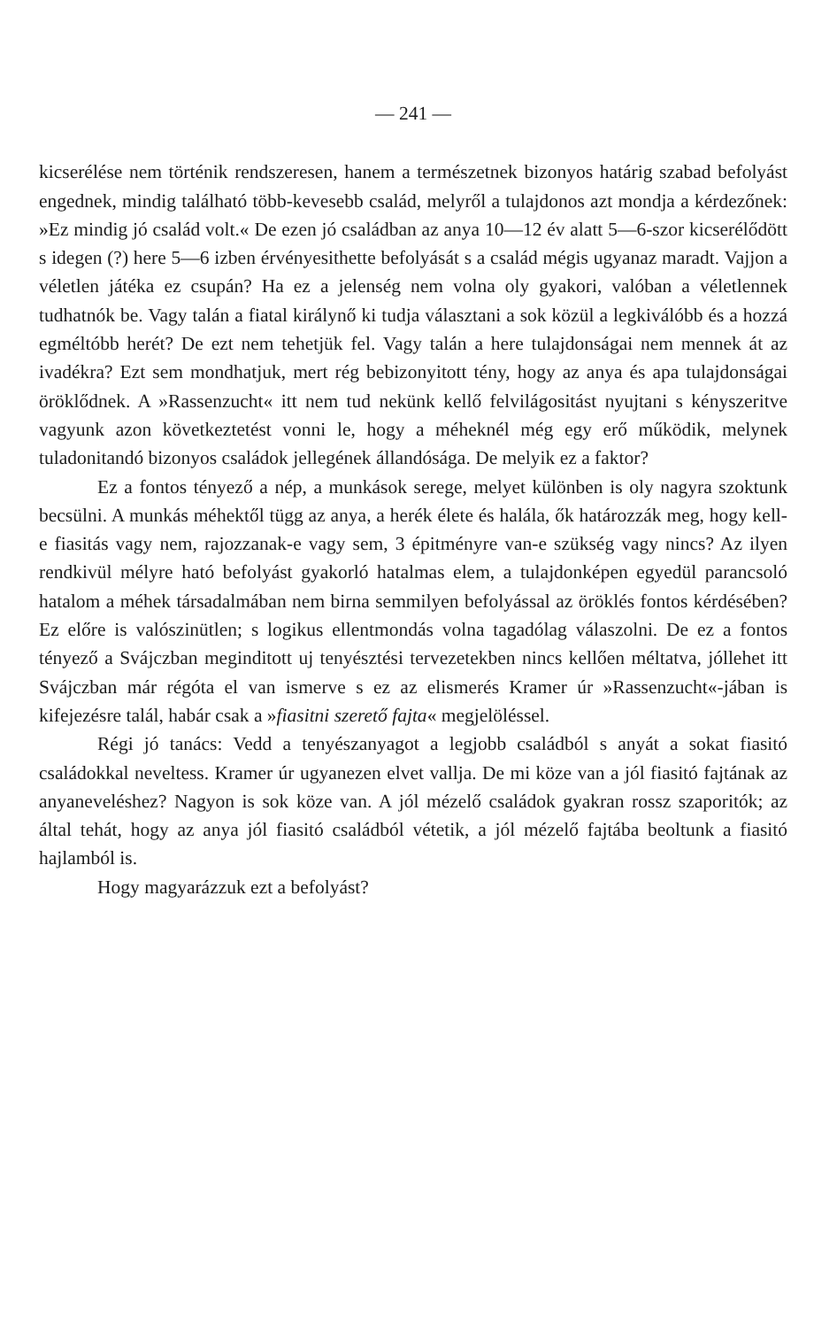— 241 —
kicserélése nem történik rendszeresen, hanem a természetnek bizonyos határig szabad befolyást engednek, mindig található több-kevesebb család, melyről a tulajdonos azt mondja a kérdezőnek: »Ez mindig jó család volt.« De ezen jó családban az anya 10—12 év alatt 5—6-szor kicserélődött s idegen (?) here 5—6 izben érvényesithette befolyását s a család mégis ugyanaz maradt. Vajjon a véletlen játéka ez csupán? Ha ez a jelenség nem volna oly gyakori, valóban a véletlennek tudhatnók be. Vagy talán a fiatal királynő ki tudja választani a sok közül a legkiválóbb és a hozzá egméltóbb herét? De ezt nem tehetjük fel. Vagy talán a here tulajdonságai nem mennek át az ivadékra? Ezt sem mondhatjuk, mert rég bebizonyitott tény, hogy az anya és apa tulajdonságai öröklődnek. A »Rassenzucht« itt nem tud nekünk kellő felvilágositást nyujtani s kényszeritve vagyunk azon következtetést vonni le, hogy a méheknél még egy erő működik, melynek tuladonitandó bizonyos családok jellegének állandósága. De melyik ez a faktor?
Ez a fontos tényező a nép, a munkások serege, melyet különben is oly nagyra szoktunk becsülni. A munkás méhektől tügg az anya, a herék élete és halála, ők határozzák meg, hogy kell-e fiasitás vagy nem, rajozzanak-e vagy sem, 3 épitményre van-e szükség vagy nincs? Az ilyen rendkivül mélyre ható befolyást gyakorló hatalmas elem, a tulajdonképen egyedül parancsoló hatalom a méhek társadalmában nem birna semmilyen befolyással az öröklés fontos kérdésében? Ez előre is valószinütlen; s logikus ellentmondás volna tagadólag válaszolni. De ez a fontos tényező a Svájczban meginditott uj tenyésztési tervezetekben nincs kellően méltatva, jóllehet itt Svájczban már régóta el van ismerve s ez az elismerés Kramer úr »Rassenzucht«-jában is kifejezésre talál, habár csak a »fiasitni szerető fajta« megjelöléssel.
Régi jó tanács: Vedd a tenyészanyagot a legjobb családból s anyát a sokat fiasitó családokkal neveltess. Kramer úr ugyanezen elvet vallja. De mi köze van a jól fiasitó fajtának az anyaneveléshez? Nagyon is sok köze van. A jól mézelő családok gyakran rossz szaporitók; az által tehát, hogy az anya jól fiasitó családból vétetik, a jól mézelő fajtába beoltunk a fiasitó hajlamból is.
Hogy magyarázzuk ezt a befolyást?